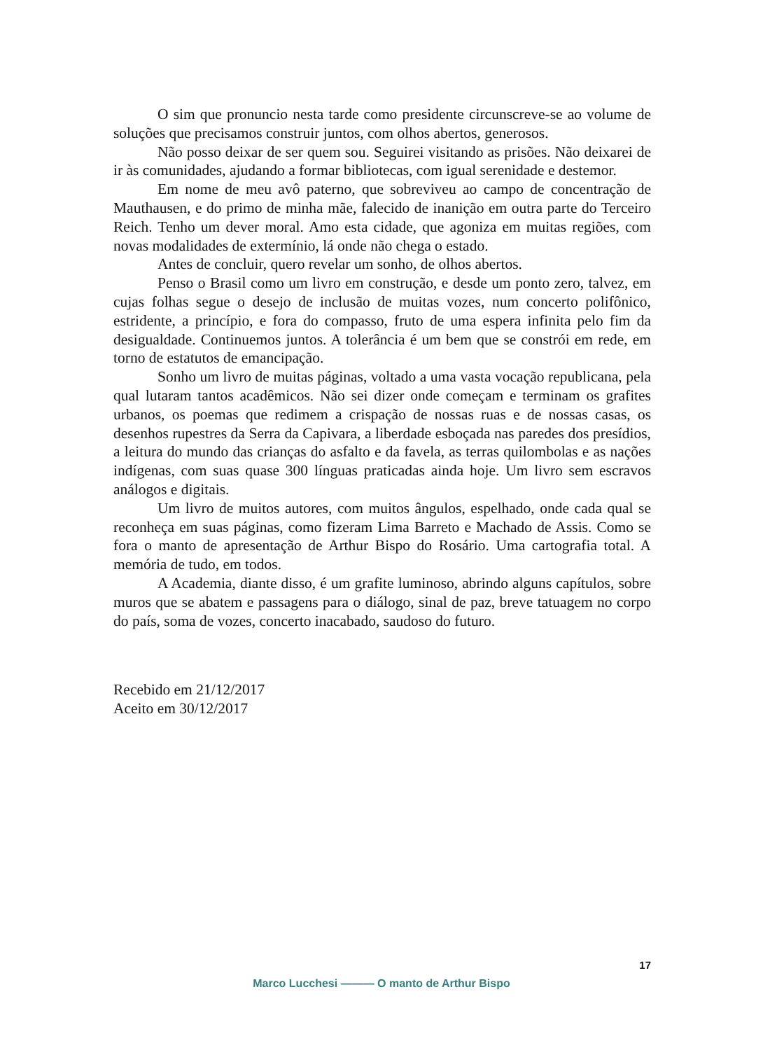O sim que pronuncio nesta tarde como presidente circunscreve-se ao volume de soluções que precisamos construir juntos, com olhos abertos, generosos.
Não posso deixar de ser quem sou. Seguirei visitando as prisões. Não deixarei de ir às comunidades, ajudando a formar bibliotecas, com igual serenidade e destemor.
Em nome de meu avô paterno, que sobreviveu ao campo de concentração de Mauthausen, e do primo de minha mãe, falecido de inanição em outra parte do Terceiro Reich. Tenho um dever moral. Amo esta cidade, que agoniza em muitas regiões, com novas modalidades de extermínio, lá onde não chega o estado.
Antes de concluir, quero revelar um sonho, de olhos abertos.
Penso o Brasil como um livro em construção, e desde um ponto zero, talvez, em cujas folhas segue o desejo de inclusão de muitas vozes, num concerto polifônico, estridente, a princípio, e fora do compasso, fruto de uma espera infinita pelo fim da desigualdade. Continuemos juntos. A tolerância é um bem que se constrói em rede, em torno de estatutos de emancipação.
Sonho um livro de muitas páginas, voltado a uma vasta vocação republicana, pela qual lutaram tantos acadêmicos. Não sei dizer onde começam e terminam os grafites urbanos, os poemas que redimem a crispação de nossas ruas e de nossas casas, os desenhos rupestres da Serra da Capivara, a liberdade esboçada nas paredes dos presídios, a leitura do mundo das crianças do asfalto e da favela, as terras quilombolas e as nações indígenas, com suas quase 300 línguas praticadas ainda hoje. Um livro sem escravos análogos e digitais.
Um livro de muitos autores, com muitos ângulos, espelhado, onde cada qual se reconheça em suas páginas, como fizeram Lima Barreto e Machado de Assis. Como se fora o manto de apresentação de Arthur Bispo do Rosário. Uma cartografia total. A memória de tudo, em todos.
A Academia, diante disso, é um grafite luminoso, abrindo alguns capítulos, sobre muros que se abatem e passagens para o diálogo, sinal de paz, breve tatuagem no corpo do país, soma de vozes, concerto inacabado, saudoso do futuro.
Recebido em 21/12/2017
Aceito em 30/12/2017
17
Marco Lucchesi ——— O manto de Arthur Bispo